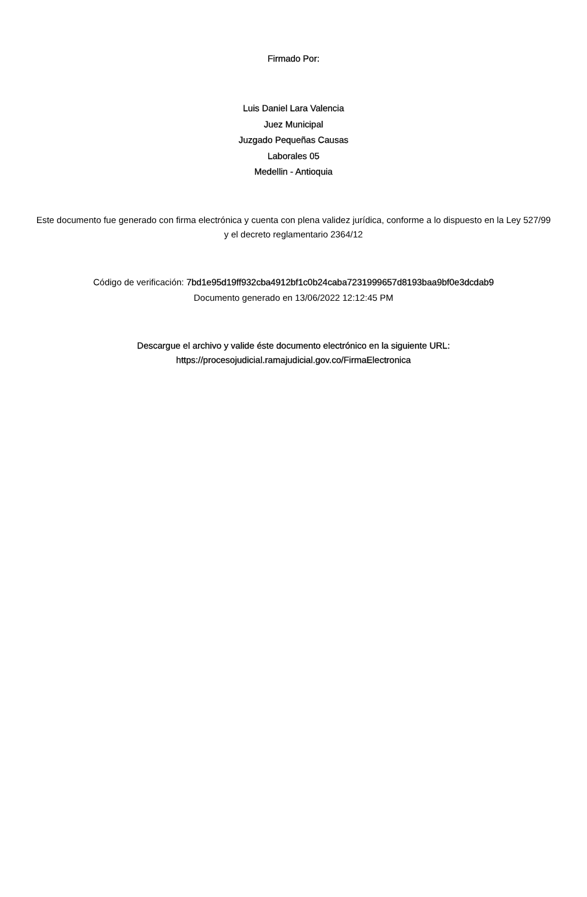Firmado Por:
Luis Daniel Lara Valencia
Juez Municipal
Juzgado Pequeñas Causas
Laborales 05
Medellin - Antioquia
Este documento fue generado con firma electrónica y cuenta con plena validez jurídica, conforme a lo dispuesto en la Ley 527/99 y el decreto reglamentario 2364/12
Código de verificación: 7bd1e95d19ff932cba4912bf1c0b24caba7231999657d8193baa9bf0e3dcdab9
Documento generado en 13/06/2022 12:12:45 PM
Descargue el archivo y valide éste documento electrónico en la siguiente URL:
https://procesojudicial.ramajudicial.gov.co/FirmaElectronica